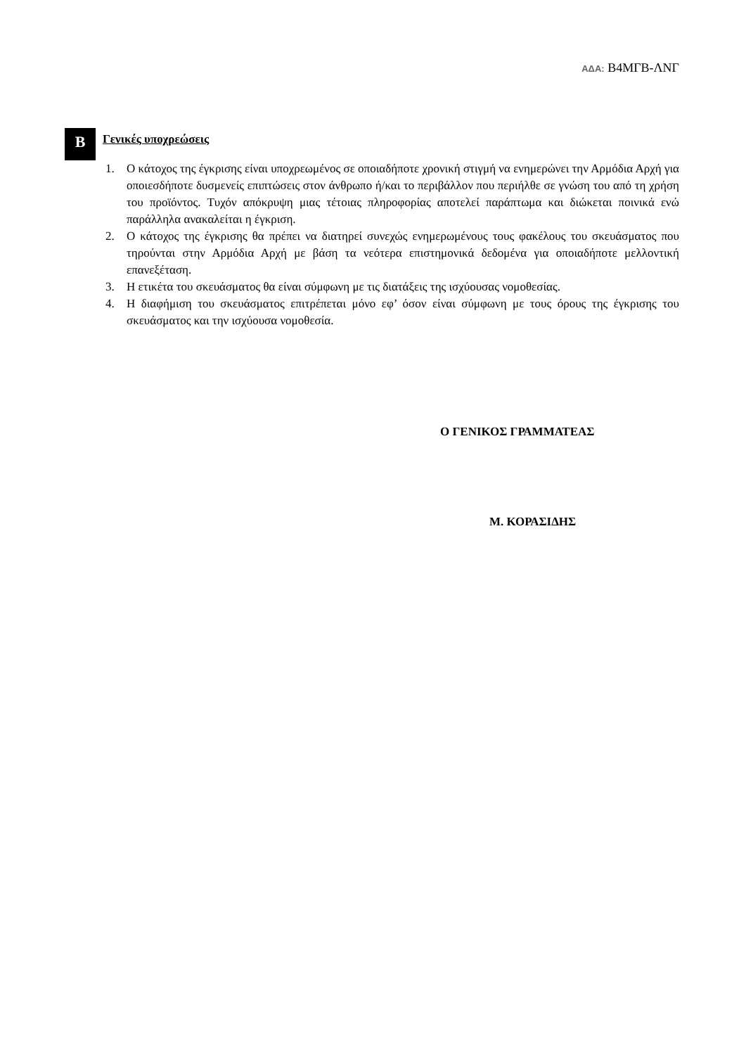ΑΔΑ: Β4ΜΓΒ-ΛΝΓ
Β
Γενικές υποχρεώσεις
1. Ο κάτοχος της έγκρισης είναι υποχρεωμένος σε οποιαδήποτε χρονική στιγμή να ενημερώνει την Αρμόδια Αρχή για οποιεσδήποτε δυσμενείς επιπτώσεις στον άνθρωπο ή/και το περιβάλλον που περιήλθε σε γνώση του από τη χρήση του προϊόντος. Τυχόν απόκρυψη μιας τέτοιας πληροφορίας αποτελεί παράπτωμα και διώκεται ποινικά ενώ παράλληλα ανακαλείται η έγκριση.
2. Ο κάτοχος της έγκρισης θα πρέπει να διατηρεί συνεχώς ενημερωμένους τους φακέλους του σκευάσματος που τηρούνται στην Αρμόδια Αρχή με βάση τα νεότερα επιστημονικά δεδομένα για οποιαδήποτε μελλοντική επανεξέταση.
3. Η ετικέτα του σκευάσματος θα είναι σύμφωνη με τις διατάξεις της ισχύουσας νομοθεσίας.
4. Η διαφήμιση του σκευάσματος επιτρέπεται μόνο εφ’ όσον είναι σύμφωνη με τους όρους της έγκρισης του σκευάσματος και την ισχύουσα νομοθεσία.
Ο ΓΕΝΙΚΟΣ ΓΡΑΜΜΑΤΕΑΣ
Μ. ΚΟΡΑΣΙΔΗΣ